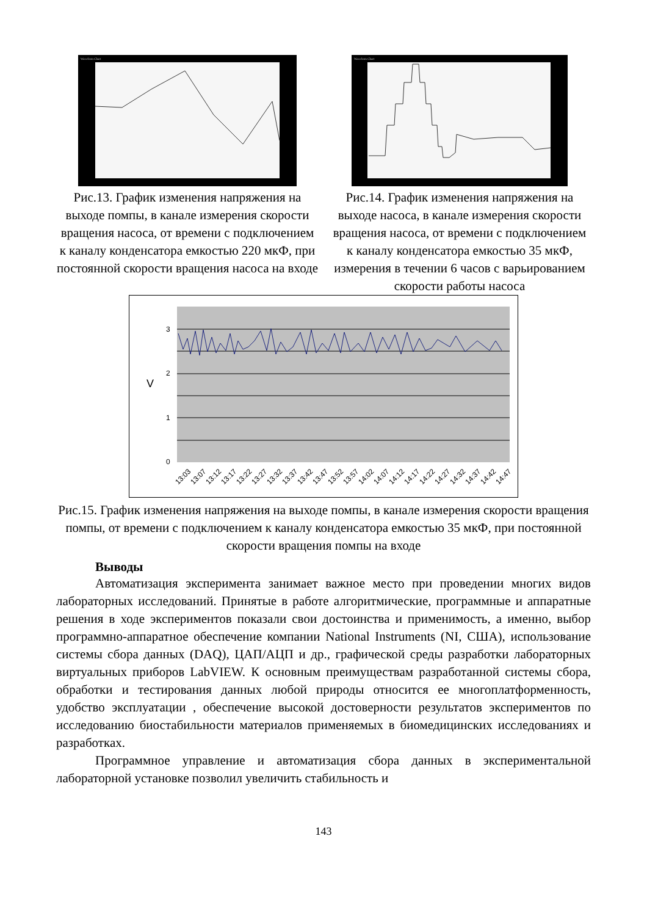Waveform Chart
Рис.13. График изменения напряжения на выходе помпы, в канале измерения скорости вращения насоса, от времени с подключением к каналу конденсатора емкостью 220 мкФ, при постоянной скорости вращения насоса на входе
Waveform Chart
Рис.14. График изменения напряжения на выходе насоса, в канале измерения скорости вращения насоса, от времени с подключением к каналу конденсатора емкостью 35 мкФ, измерения в течении 6 часов с варьированием скорости работы насоса
3
2
1
0
V
13:03
13:07
13:12
13:17
13:22
13:27
13:32
13:37
13:42
13:47
13:52
13:57
14:02
14:07
14:12
14:17
14:22
14:27
14:32
14:37
14:42
14:47
Рис.15. График изменения напряжения на выходе помпы, в канале измерения скорости вращения помпы, от времени с подключением к каналу конденсатора емкостью 35 мкФ, при постоянной скорости вращения помпы на входе
Выводы
Автоматизация эксперимента занимает важное место при проведении многих видов лабораторных исследований. Принятые в работе алгоритмические, программные и аппаратные решения в ходе экспериментов показали свои достоинства и применимость, а именно, выбор программно-аппаратное обеспечение компании National Instruments (NI, США), использование системы сбора данных (DAQ), ЦАП/АЦП и др., графической среды разработки лабораторных виртуальных приборов LabVIEW. К основным преимуществам разработанной системы сбора, обработки и тестирования данных любой природы относится ее многоплатформенность, удобство эксплуатации , обеспечение высокой достоверности результатов экспериментов по исследованию биостабильности материалов применяемых в биомедицинских исследованиях и разработках.
Программное управление и автоматизация сбора данных в экспериментальной лабораторной установке позволил увеличить стабильность и
143